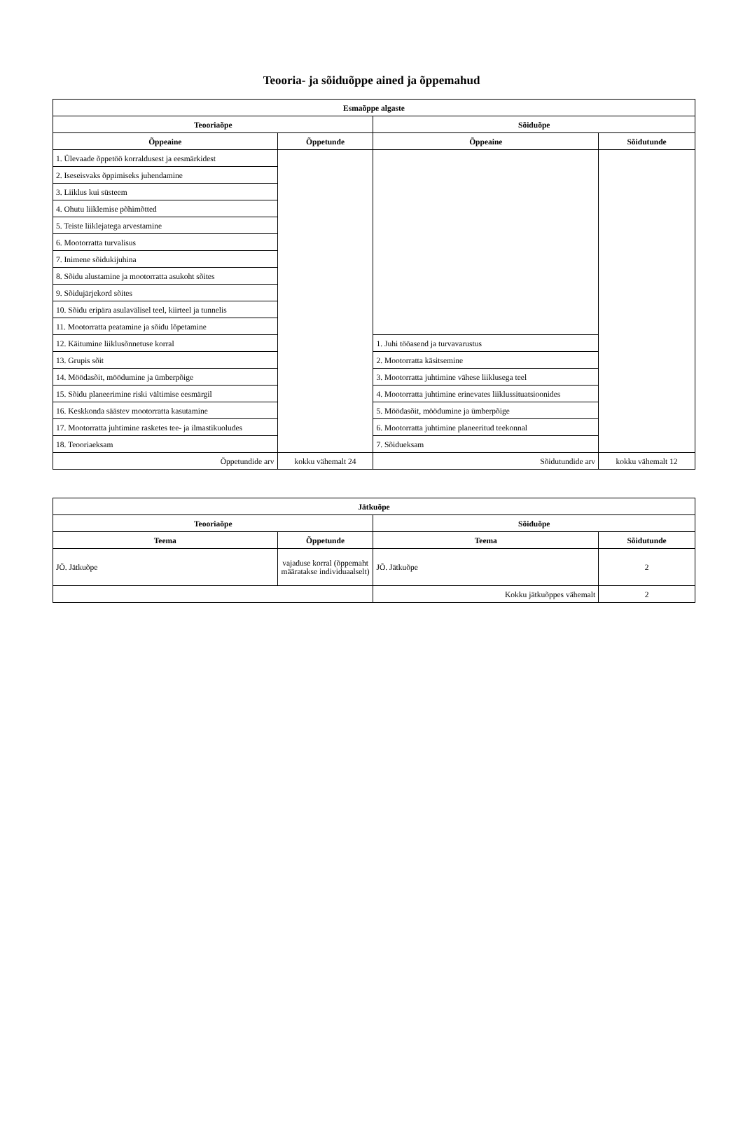Teooria- ja sõiduõppe ained ja õppemahud
| Esmaõppe algaste | | | |
| --- | --- | --- | --- |
| Teooriaõpe | | Sõiduõpe | |
| Õppeaine | Õppetunde | Õppeaine | Sõidutunde |
| 1. Ülevaade õppetöö korraldusest ja eesmärkidest | | | |
| 2. Iseseisvaks õppimiseks juhendamine | | | |
| 3. Liiklus kui süsteem | | | |
| 4. Ohutu liiklemise põhimõtted | | | |
| 5. Teiste liiklejatega arvestamine | | | |
| 6. Mootorratta turvalisus | | | |
| 7. Inimene sõidukijuhina | | | |
| 8. Sõidu alustamine ja mootorratta asukoht sõites | | | |
| 9. Sõidujärjekord sõites | | | |
| 10. Sõidu eripära asulavälisel teel, kiirteel ja tunnelis | | | |
| 11. Mootorratta peatamine ja sõidu lõpetamine | | | |
| 12. Käitumine liiklusõnnetuse korral | | 1. Juhi tööasend ja turvavarustus | |
| 13. Grupis sõit | | 2. Mootorratta käsitsemine | |
| 14. Möödasõit, möödumine ja ümberpõige | | 3. Mootorratta juhtimine vähese liiklusega teel | |
| 15. Sõidu planeerimine riski vältimise eesmärgil | | 4. Mootorratta juhtimine erinevates liiklussituatsioonides | |
| 16. Keskkonda säästev mootorratta kasutamine | | 5. Möödasõit, möödumine ja ümberpõige | |
| 17. Mootorratta juhtimine rasketes tee- ja ilmastikuoludes | | 6. Mootorratta juhtimine planeeritud teekonnal | |
| 18. Teooriaeksam | | 7. Sõidueksam | |
| Õppetundide arv | kokku vähemalt 24 | Sõidutundide arv | kokku vähemalt 12 |
| Jätkuõpe | | | |
| --- | --- | --- | --- |
| Teooriaõpe | | Sõiduõpe | |
| Teema | Õppetunde | Teema | Sõidutunde |
| JÕ. Jätkuõpe | vajaduse korral (õppemaht määratakse individuaalselt) | JÕ. Jätkuõpe | 2 |
| | | Kokku jätkuõppes vähemalt | 2 |